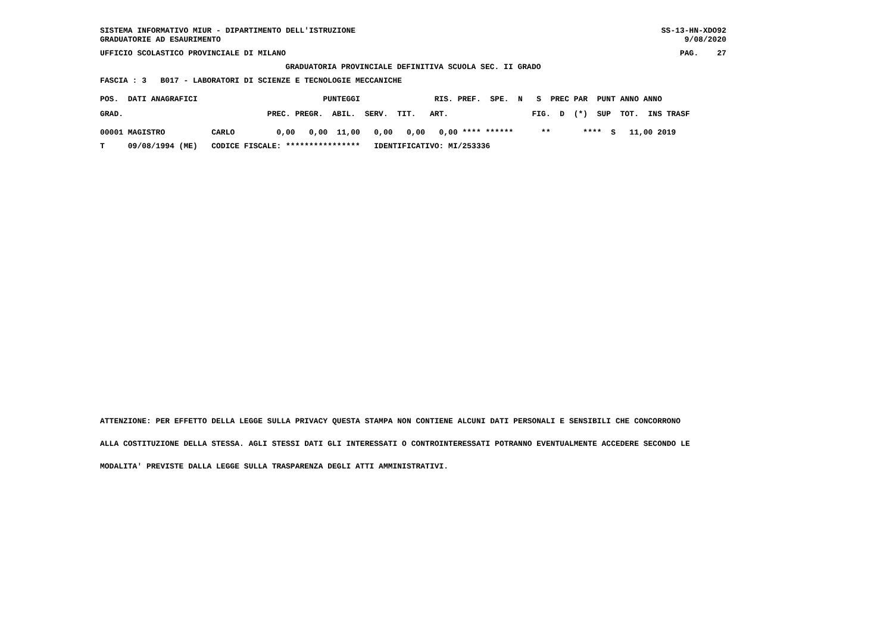SISTEMA INFORMATIVO MIUR - DIPARTIMENTO DELL'ISTRUZIONE
GRADUATORIE AD ESAURIMENTO
SS-13-HN-XDO92
9/08/2020
UFFICIO SCOLASTICO PROVINCIALE DI MILANO
PAG.    27
GRADUATORIA PROVINCIALE DEFINITIVA SCUOLA SEC. II GRADO
FASCIA : 3   B017 - LABORATORI DI SCIENZE E TECNOLOGIE MECCANICHE
POS.  DATI ANAGRAFICI                           PUNTEGGI                RIS. PREF.  SPE.  N   S  PREC PAR  PUNT ANNO ANNO
GRAD.                               PREC. PREGR.  ABIL.  SERV.  TIT.   ART.                  FIG.  D  (*)  SUP  TOT.  INS TRASF
00001 MAGISTRO          CARLO         0,00   0,00  11,00   0,00   0,00   0,00 **** ******      **       ****  S   11,00 2019
T     09/08/1994 (ME)   CODICE FISCALE: ****************   IDENTIFICATIVO: MI/253336
ATTENZIONE: PER EFFETTO DELLA LEGGE SULLA PRIVACY QUESTA STAMPA NON CONTIENE ALCUNI DATI PERSONALI E SENSIBILI CHE CONCORRONO
ALLA COSTITUZIONE DELLA STESSA. AGLI STESSI DATI GLI INTERESSATI O CONTROINTERESSATI POTRANNO EVENTUALMENTE ACCEDERE SECONDO LE
MODALITA' PREVISTE DALLA LEGGE SULLA TRASPARENZA DEGLI ATTI AMMINISTRATIVI.